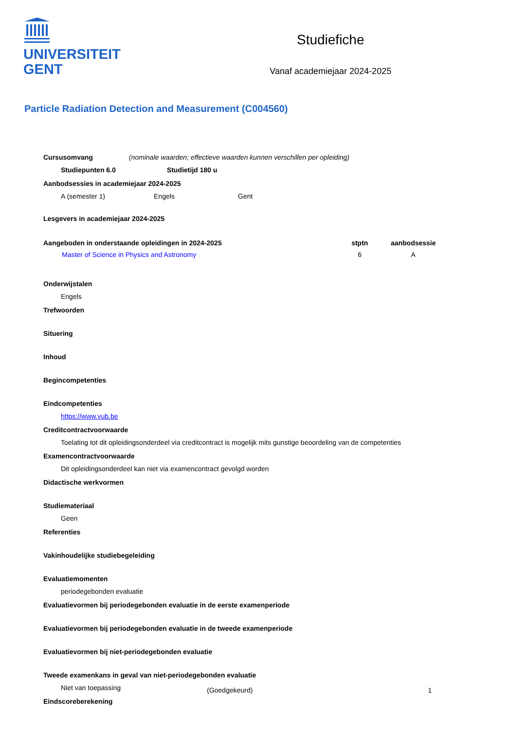UNIVERSITEIT
GENT
Studiefiche
Vanaf academiejaar 2024-2025
Particle Radiation Detection and Measurement (C004560)
Cursusomvang (nominale waarden; effectieve waarden kunnen verschillen per opleiding)
Studiepunten 6.0 Studietijd 180 u
Aanbodsessies in academiejaar 2024-2025
A (semester 1) Engels Gent
Lesgevers in academiejaar 2024-2025
| Aangeboden in onderstaande opleidingen in 2024-2025 | stptn | aanbodsessie |
| --- | --- | --- |
| Master of Science in Physics and Astronomy | 6 | A |
Onderwijstalen
Engels
Trefwoorden
Situering
Inhoud
Begincompetenties
Eindcompetenties
https://www.vub.be
Creditcontractvoorwaarde
Toelating tot dit opleidingsonderdeel via creditcontract is mogelijk mits gunstige beoordeling van de competenties
Examencontractvoorwaarde
Dit opleidingsonderdeel kan niet via examencontract gevolgd worden
Didactische werkvormen
Studiemateriaal
Geen
Referenties
Vakinhoudelijke studiebegeleiding
Evaluatiemomenten
periodegebonden evaluatie
Evaluatievormen bij periodegebonden evaluatie in de eerste examenperiode
Evaluatievormen bij periodegebonden evaluatie in de tweede examenperiode
Evaluatievormen bij niet-periodegebonden evaluatie
Tweede examenkans in geval van niet-periodegebonden evaluatie
Niet van toepassing
Eindscoreberekening
(Goedgekeurd) 1